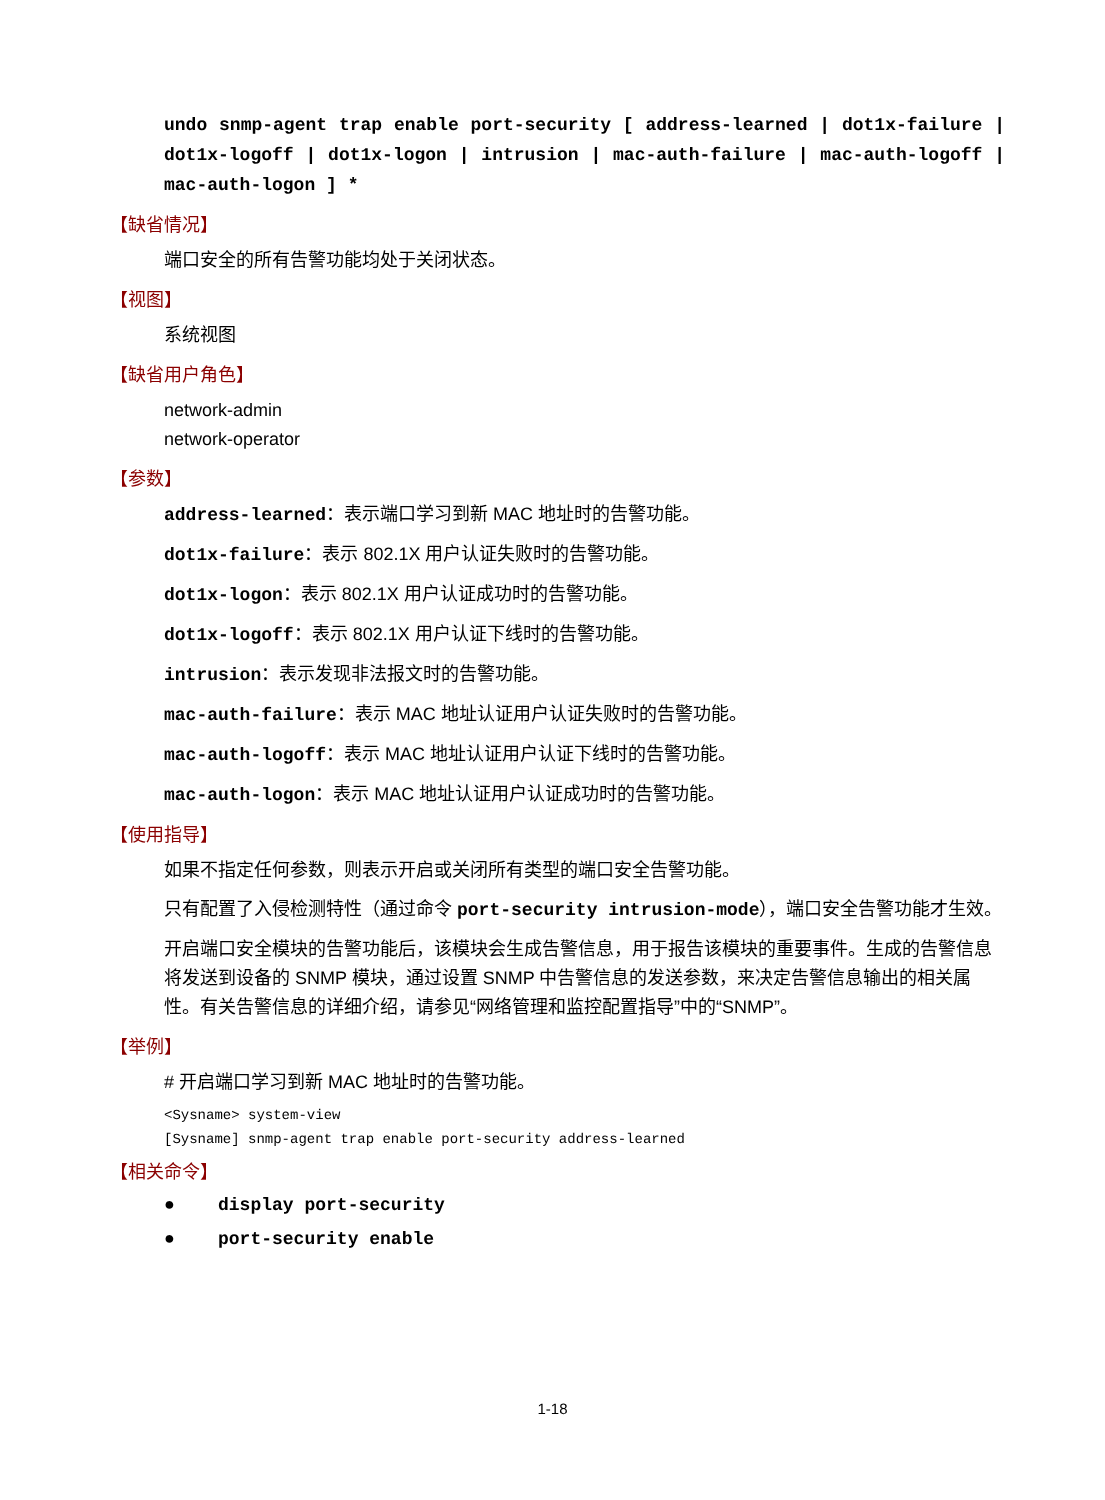undo snmp-agent trap enable port-security [ address-learned | dot1x-failure | dot1x-logoff | dot1x-logon | intrusion | mac-auth-failure | mac-auth-logoff | mac-auth-logon ] *
【缺省情况】
端口安全的所有告警功能均处于关闭状态。
【视图】
系统视图
【缺省用户角色】
network-admin
network-operator
【参数】
address-learned：表示端口学习到新 MAC 地址时的告警功能。
dot1x-failure：表示 802.1X 用户认证失败时的告警功能。
dot1x-logon：表示 802.1X 用户认证成功时的告警功能。
dot1x-logoff：表示 802.1X 用户认证下线时的告警功能。
intrusion：表示发现非法报文时的告警功能。
mac-auth-failure：表示 MAC 地址认证用户认证失败时的告警功能。
mac-auth-logoff：表示 MAC 地址认证用户认证下线时的告警功能。
mac-auth-logon：表示 MAC 地址认证用户认证成功时的告警功能。
【使用指导】
如果不指定任何参数，则表示开启或关闭所有类型的端口安全告警功能。
只有配置了入侵检测特性（通过命令 port-security intrusion-mode），端口安全告警功能才生效。
开启端口安全模块的告警功能后，该模块会生成告警信息，用于报告该模块的重要事件。生成的告警信息将发送到设备的 SNMP 模块，通过设置 SNMP 中告警信息的发送参数，来决定告警信息输出的相关属性。有关告警信息的详细介绍，请参见“网络管理和监控配置指导”中的“SNMP”。
【举例】
# 开启端口学习到新 MAC 地址时的告警功能。
<Sysname> system-view
[Sysname] snmp-agent trap enable port-security address-learned
【相关命令】
● display port-security
● port-security enable
1-18